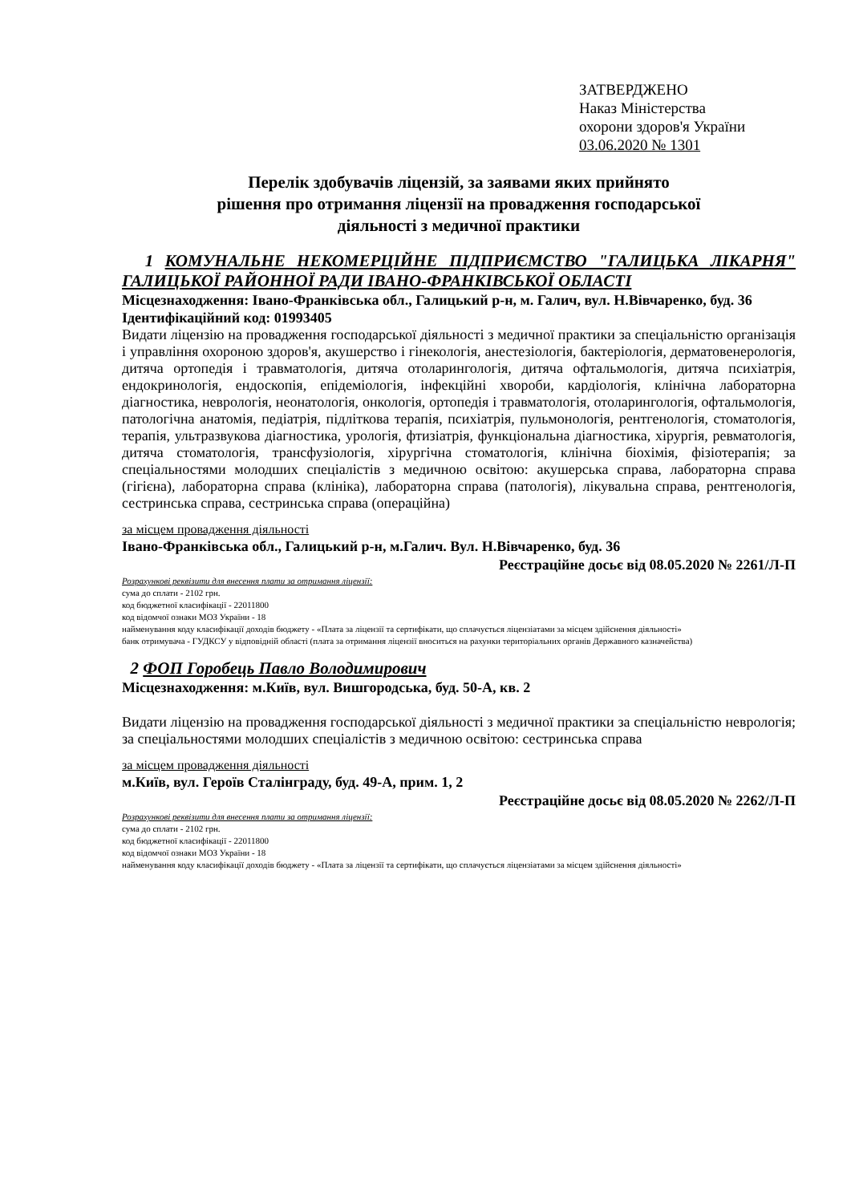ЗАТВЕРДЖЕНО
Наказ Міністерства
охорони здоров'я України
03.06.2020 № 1301
Перелік здобувачів ліцензій, за заявами яких прийнято
рішення про отримання ліцензії на провадження господарської
діяльності з медичної практики
1 КОМУНАЛЬНЕ НЕКОМЕРЦІЙНЕ ПІДПРИЄМСТВО "ГАЛИЦЬКА ЛІКАРНЯ" ГАЛИЦЬКОЇ РАЙОННОЇ РАДИ ІВАНО-ФРАНКІВСЬКОЇ ОБЛАСТІ
Місцезнаходження: Івано-Франківська обл., Галицький р-н, м. Галич, вул. Н.Вівчаренко, буд. 36
Ідентифікаційний код: 01993405
Видати ліцензію на провадження господарської діяльності з медичної практики за спеціальністю організація і управління охороною здоров'я, акушерство і гінекологія, анестезіологія, бактеріологія, дерматовенерологія, дитяча ортопедія і травматологія, дитяча отоларингологія, дитяча офтальмологія, дитяча психіатрія, ендокринологія, ендоскопія, епідеміологія, інфекційні хвороби, кардіологія, клінічна лабораторна діагностика, неврологія, неонатологія, онкологія, ортопедія і травматологія, отоларингологія, офтальмологія, патологічна анатомія, педіатрія, підліткова терапія, психіатрія, пульмонологія, рентгенологія, стоматологія, терапія, ультразвукова діагностика, урологія, фтизіатрія, функціональна діагностика, хірургія, ревматологія, дитяча стоматологія, трансфузіологія, хірургічна стоматологія, клінічна біохімія, фізіотерапія; за спеціальностями молодших спеціалістів з медичною освітою: акушерська справа, лабораторна справа (гігієна), лабораторна справа (клініка), лабораторна справа (патологія), лікувальна справа, рентгенологія, сестринська справа, сестринська справа (операційна)
за місцем провадження діяльності
Івано-Франківська обл., Галицький р-н, м.Галич. Вул. Н.Вівчаренко, буд. 36
Реєстраційне досьє від 08.05.2020 № 2261/Л-П
Розрахункові реквізити для внесення плати за отримання ліцензії:
сума до сплати - 2102 грн.
код бюджетної класифікації - 22011800
код відомчої ознаки МОЗ України - 18
найменування коду класифікації доходів бюджету - «Плата за ліцензії та сертифікати, що сплачується ліцензіатами за місцем здійснення діяльності»
банк отримувача - ГУДКСУ у відповідній області (плата за отримання ліцензії вноситься на рахунки територіальних органів Державного казначейства)
2 ФОП Горобець Павло Володимирович
Місцезнаходження: м.Київ, вул. Вишгородська, буд. 50-А, кв. 2
Видати ліцензію на провадження господарської діяльності з медичної практики за спеціальністю неврологія; за спеціальностями молодших спеціалістів з медичною освітою: сестринська справа
за місцем провадження діяльності
м.Київ, вул. Героїв Сталінграду, буд. 49-А, прим. 1, 2
Реєстраційне досьє від 08.05.2020 № 2262/Л-П
Розрахункові реквізити для внесення плати за отримання ліцензії:
сума до сплати - 2102 грн.
код бюджетної класифікації - 22011800
код відомчої ознаки МОЗ України - 18
найменування коду класифікації доходів бюджету - «Плата за ліцензії та сертифікати, що сплачується ліцензіатами за місцем здійснення діяльності»